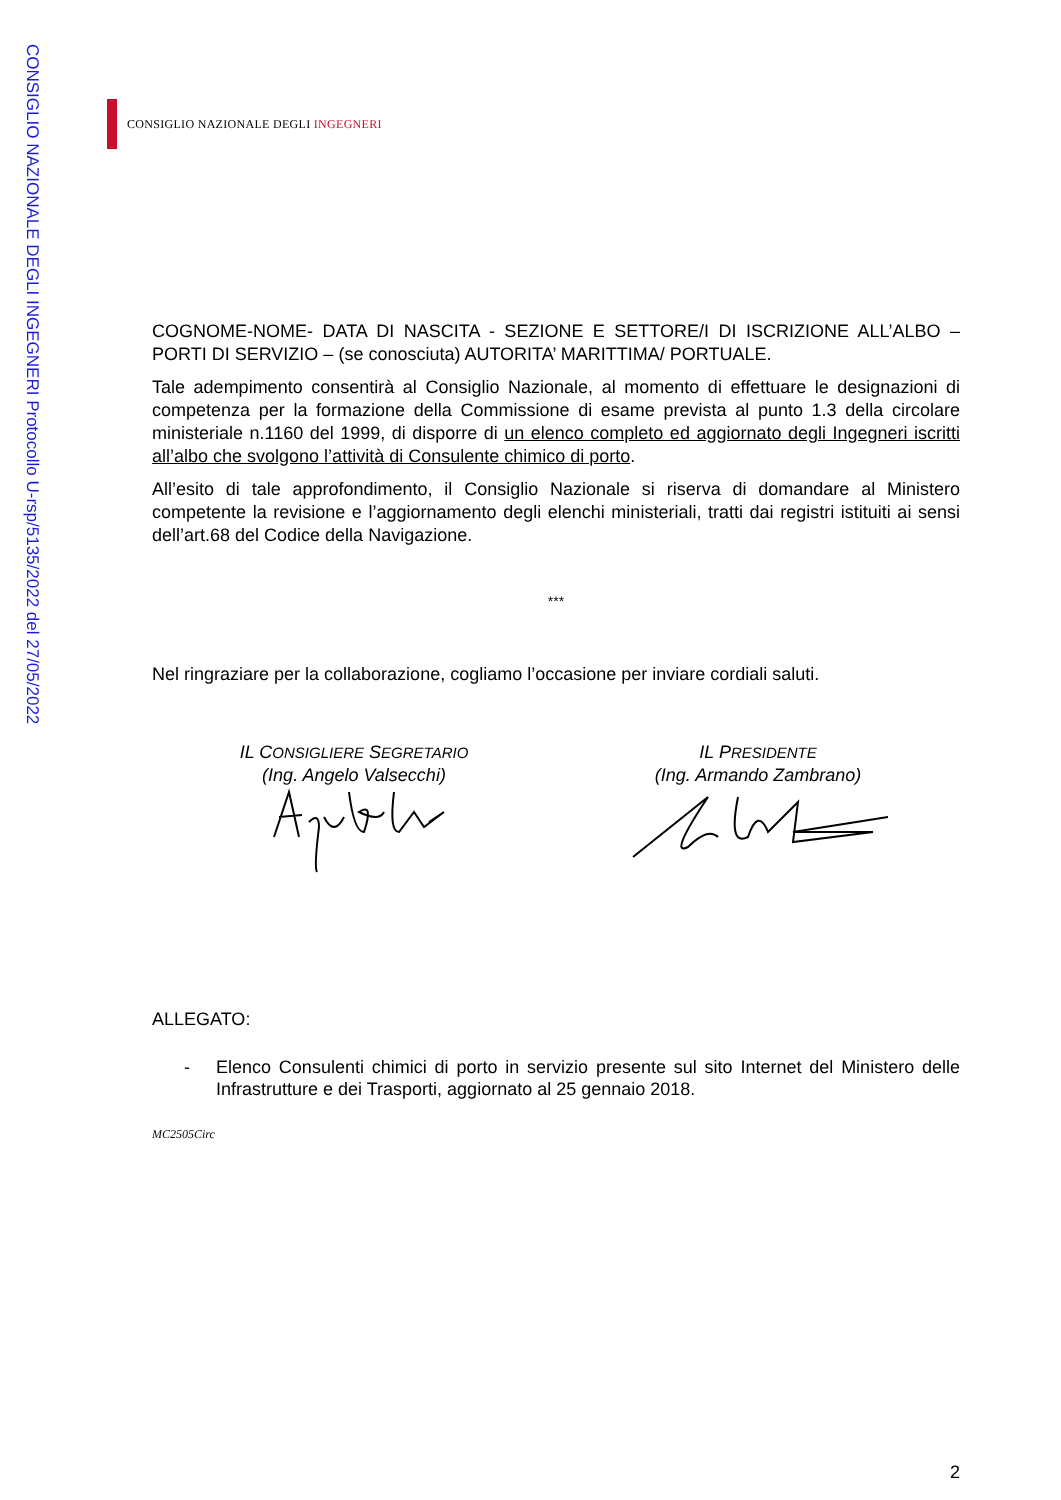CONSIGLIO NAZIONALE DEGLI INGEGNERI Protocollo U-rsp/5135/2022 del 27/05/2022
CONSIGLIO NAZIONALE DEGLI INGEGNERI
COGNOME-NOME- DATA DI NASCITA - SEZIONE E SETTORE/I DI ISCRIZIONE ALL’ALBO – PORTI DI SERVIZIO – (se conosciuta) AUTORITA’ MARITTIMA/ PORTUALE.
Tale adempimento consentirà al Consiglio Nazionale, al momento di effettuare le designazioni di competenza per la formazione della Commissione di esame prevista al punto 1.3 della circolare ministeriale n.1160 del 1999, di disporre di un elenco completo ed aggiornato degli Ingegneri iscritti all’albo che svolgono l’attività di Consulente chimico di porto.
All’esito di tale approfondimento, il Consiglio Nazionale si riserva di domandare al Ministero competente la revisione e l’aggiornamento degli elenchi ministeriali, tratti dai registri istituiti ai sensi dell’art.68 del Codice della Navigazione.
***
Nel ringraziare per la collaborazione, cogliamo l’occasione per inviare cordiali saluti.
IL CONSIGLIERE SEGRETARIO
(Ing. Angelo Valsecchi)
IL PRESIDENTE
(Ing. Armando Zambrano)
ALLEGATO:
- Elenco Consulenti chimici di porto in servizio presente sul sito Internet del Ministero delle Infrastrutture e dei Trasporti, aggiornato al 25 gennaio 2018.
MC2505Circ
2